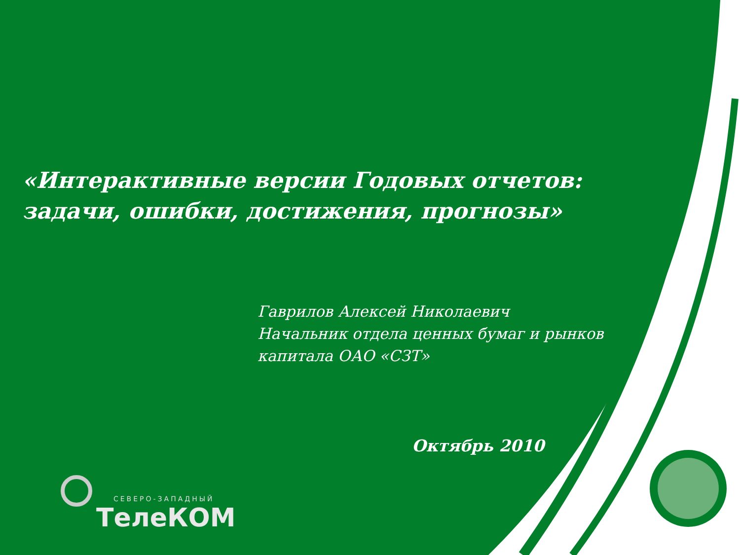«Интерактивные версии Годовых отчетов:
задачи, ошибки, достижения, прогнозы»
Гаврилов Алексей Николаевич
Начальник отдела ценных бумаг и рынков
капитала ОАО «СЗТ»
Октябрь 2010
СЕВЕРО-ЗАПАДНЫЙ
ТелеКОМ